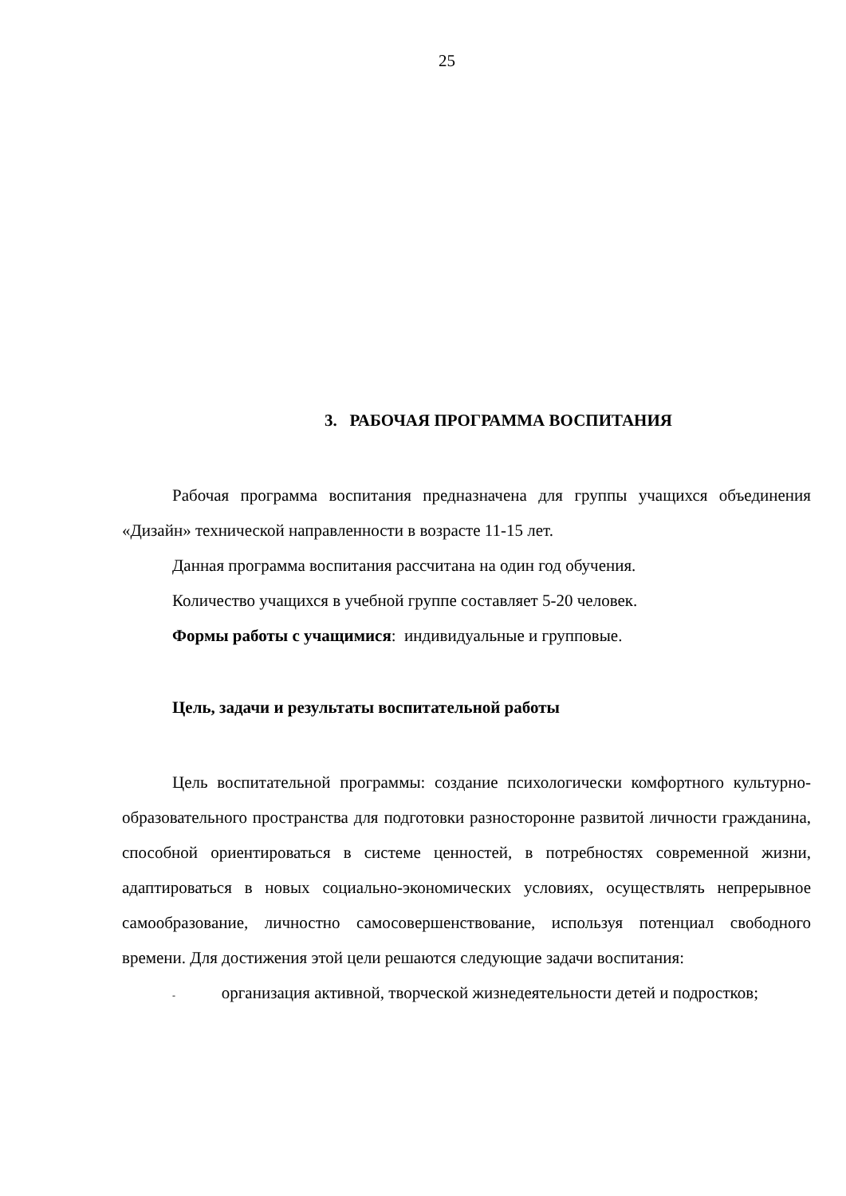25
3. РАБОЧАЯ ПРОГРАММА ВОСПИТАНИЯ
Рабочая программа воспитания предназначена для группы учащихся объединения «Дизайн» технической направленности в возрасте 11-15 лет.
Данная программа воспитания рассчитана на один год обучения.
Количество учащихся в учебной группе составляет 5-20 человек.
Формы работы с учащимися: индивидуальные и групповые.
Цель, задачи и результаты воспитательной работы
Цель воспитательной программы: создание психологически комфортного культурно-образовательного пространства для подготовки разносторонне развитой личности гражданина, способной ориентироваться в системе ценностей, в потребностях современной жизни, адаптироваться в новых социально-экономических условиях, осуществлять непрерывное самообразование, личностно самосовершенствование, используя потенциал свободного времени. Для достижения этой цели решаются следующие задачи воспитания:
- организация активной, творческой жизнедеятельности детей и подростков;